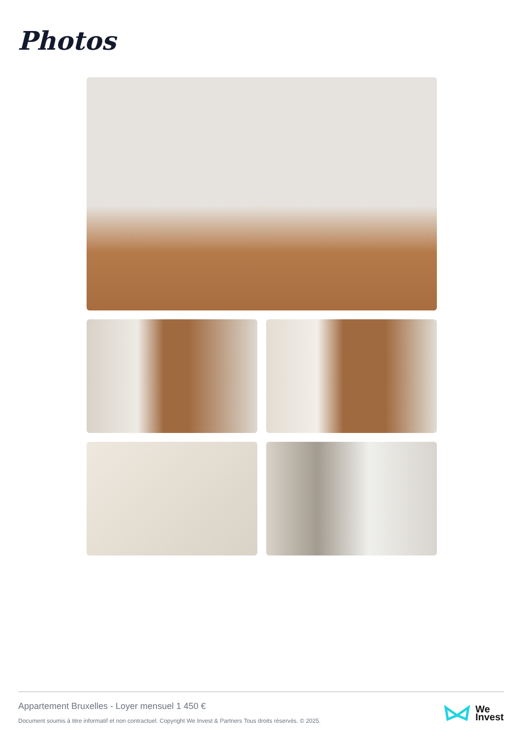Photos
Appartement Bruxelles - Loyer mensuel 1 450 €
Document soumis à titre informatif et non contractuel. Copyright We Invest & Partners Tous droits réservés. © 2025.
We
Invest